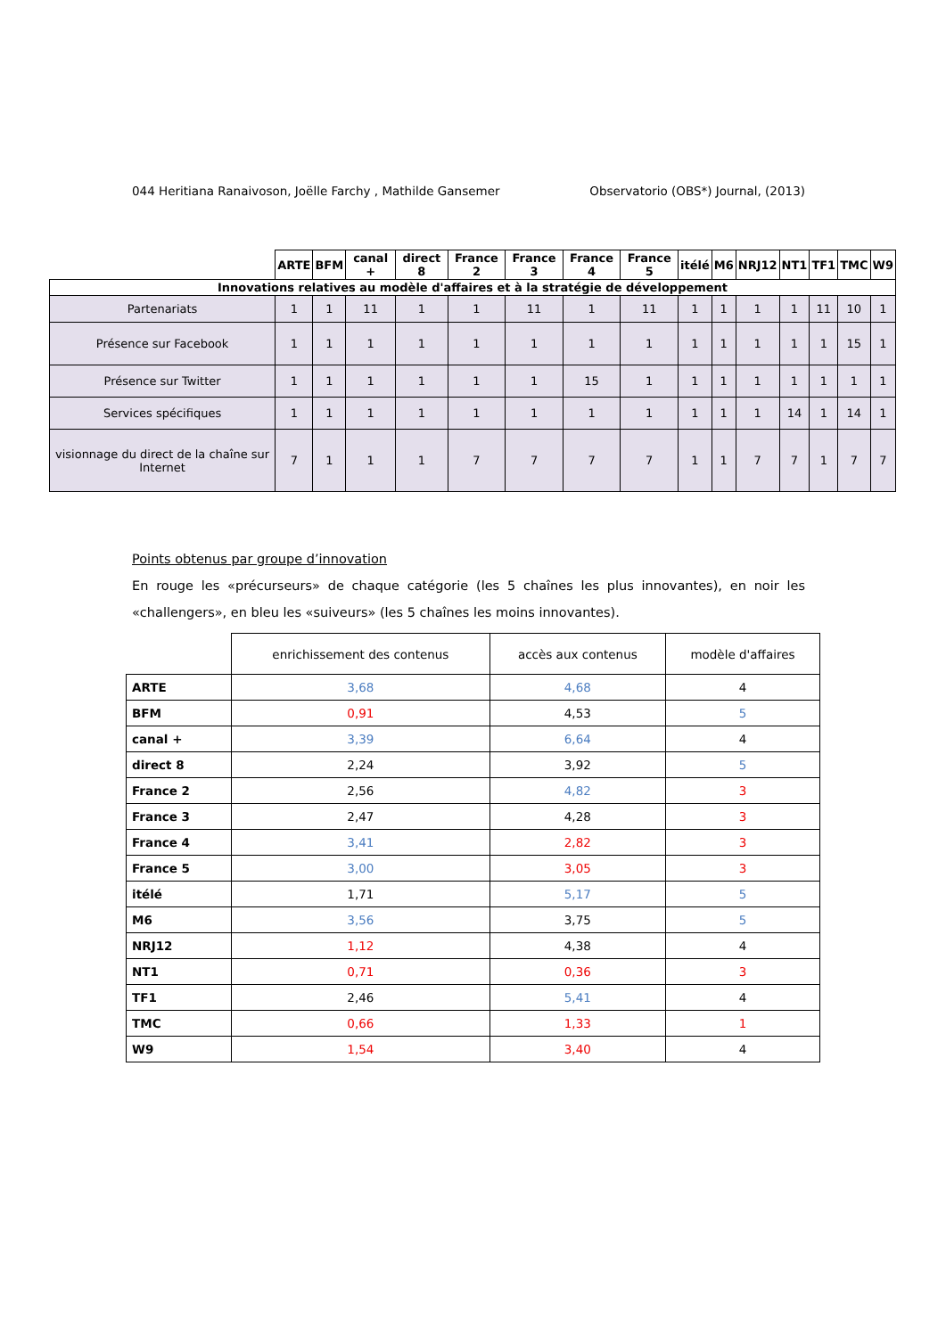044 Heritiana Ranaivoson, Joëlle Farchy , Mathilde Gansemer Observatorio (OBS*) Journal, (2013)
| | ARTE | BFM | canal + | direct 8 | France 2 | France 3 | France 4 | France 5 | itélé | M6 | NRJ12 | NT1 | TF1 | TMC | W9 |
| Innovations relatives au modèle d'affaires et à la stratégie de développement | | | | | | | | | | | | | | | |
| Partenariats | 1 | 1 | 11 | 1 | 1 | 11 | 1 | 11 | 1 | 1 | 1 | 1 | 11 | 10 | 1 |
| Présence sur Facebook | 1 | 1 | 1 | 1 | 1 | 1 | 1 | 1 | 1 | 1 | 1 | 1 | 1 | 15 | 1 |
| Présence sur Twitter | 1 | 1 | 1 | 1 | 1 | 1 | 15 | 1 | 1 | 1 | 1 | 1 | 1 | 1 | 1 |
| Services spécifiques | 1 | 1 | 1 | 1 | 1 | 1 | 1 | 1 | 1 | 1 | 1 | 14 | 1 | 14 | 1 |
| visionnage du direct de la chaîne sur Internet | 7 | 1 | 1 | 1 | 7 | 7 | 7 | 7 | 1 | 1 | 7 | 7 | 1 | 7 | 7 |
Points obtenus par groupe d’innovation
En rouge les «précurseurs» de chaque catégorie (les 5 chaînes les plus innovantes), en noir les «challengers», en bleu les «suiveurs» (les 5 chaînes les moins innovantes).
| | enrichissement des contenus | accès aux contenus | modèle d'affaires |
| ARTE | 3,68 | 4,68 | 4 |
| BFM | 0,91 | 4,53 | 5 |
| canal + | 3,39 | 6,64 | 4 |
| direct 8 | 2,24 | 3,92 | 5 |
| France 2 | 2,56 | 4,82 | 3 |
| France 3 | 2,47 | 4,28 | 3 |
| France 4 | 3,41 | 2,82 | 3 |
| France 5 | 3,00 | 3,05 | 3 |
| itélé | 1,71 | 5,17 | 5 |
| M6 | 3,56 | 3,75 | 5 |
| NRJ12 | 1,12 | 4,38 | 4 |
| NT1 | 0,71 | 0,36 | 3 |
| TF1 | 2,46 | 5,41 | 4 |
| TMC | 0,66 | 1,33 | 1 |
| W9 | 1,54 | 3,40 | 4 |